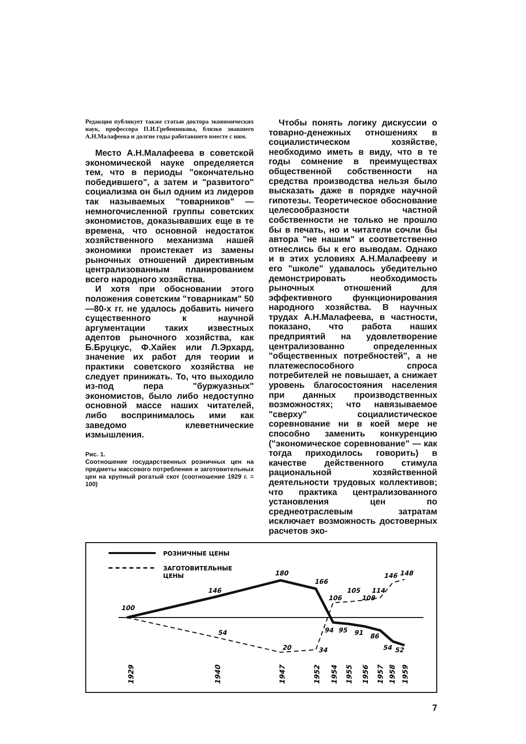Редакция публикует также статью доктора экономических наук, профессора П.И.Гребенникова, близко знавшего А.Н.Малафеева и долгие годы работавшего вместе с ним.
Место А.Н.Малафеева в советской экономической науке определяется тем, что в периоды "окончательно победившего", а затем и "развитого" социализма он был одним из лидеров так называемых "товарников" — немногочисленной группы советских экономистов, доказывавших еще в те времена, что основной недостаток хозяйственного механизма нашей экономики проистекает из замены рыночных отношений директивным централизованным планированием всего народного хозяйства.
И хотя при обосновании этого положения советским "товарникам" 50—80-х гг. не удалось добавить ничего существенного к научной аргументации таких известных адептов рыночного хозяйства, как Б.Бруцкус, Ф.Хайек или Л.Эрхард, значение их работ для теории и практики советского хозяйства не следует принижать. То, что выходило из-под пера "буржуазных" экономистов, было либо недоступно основной массе наших читателей, либо воспринималось ими как заведомо клеветнические измышления.
Рис. 1.
Соотношение государственных розничных цен на предметы массового потребления и заготовительных цен на крупный рогатый скот (соотношение 1929 г. = 100)
Чтобы понять логику дискуссии о товарно-денежных отношениях в социалистическом хозяйстве, необходимо иметь в виду, что в те годы сомнение в преимуществах общественной собственности на средства производства нельзя было высказать даже в порядке научной гипотезы. Теоретическое обоснование целесообразности частной собственности не только не прошло бы в печать, но и читатели сочли бы автора "не нашим" и соответственно отнеслись бы к его выводам. Однако и в этих условиях А.Н.Малафееву и его "школе" удавалось убедительно демонстрировать необходимость рыночных отношений для эффективного функционирования народного хозяйства. В научных трудах А.Н.Малафеева, в частности, показано, что работа наших предприятий на удовлетворение централизованно определенных "общественных потребностей", а не платежеспособного спроса потребителей не повышает, а снижает уровень благосостояния населения при данных производственных возможностях; что навязываемое "сверху" социалистическое соревнование ни в коей мере не способно заменить конкуренцию ("экономическое соревнование" — как тогда приходилось говорить) в качестве действенного стимула рациональной хозяйственной деятельности трудовых коллективов; что практика централизованного установления цен по среднеотраслевым затратам исключает возможность достоверных расчетов эко-
РОЗНИЧНЫЕ ЦЕНЫ
ЗАГОТОВИТЕЛЬНЫЕ
ЦЕНЫ
100
146
180
166
106
105
108
114
146
148
54
20
34
94
95
91
86
54
52
1929
1940
1947
1952
1954
1955
1956
1957
1958
1959
7